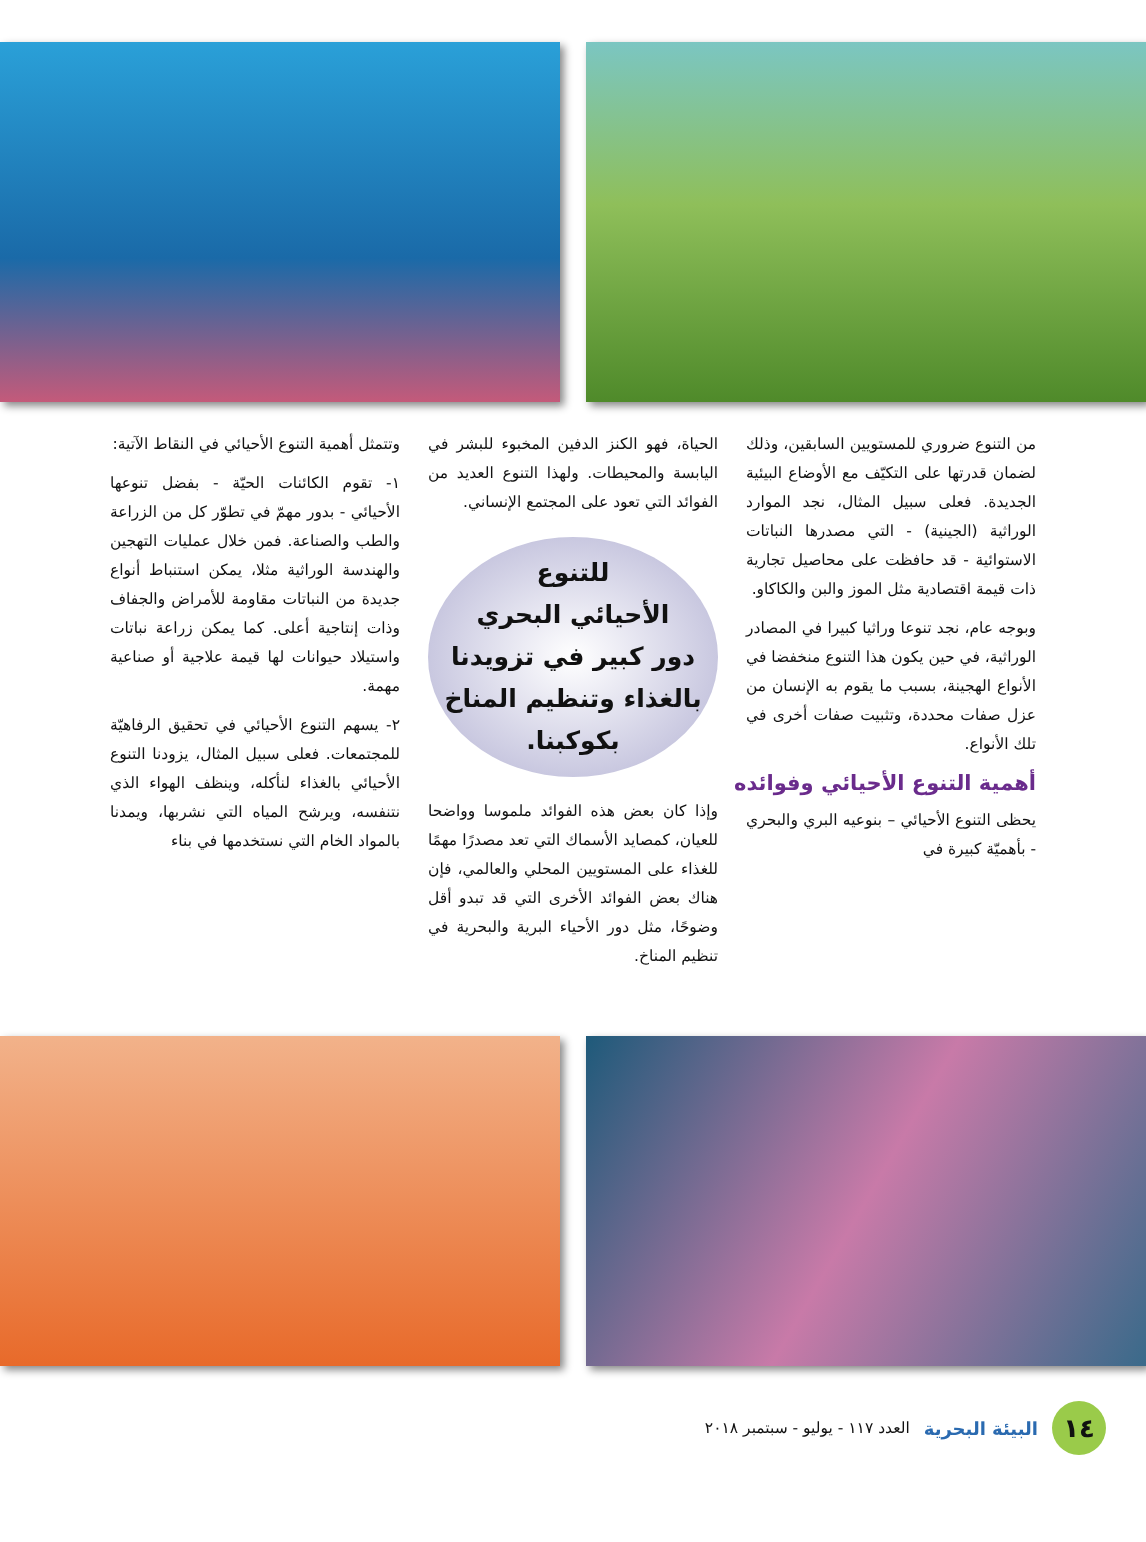من التنوع ضروري للمستويين السابقين، وذلك لضمان قدرتها على التكيّف مع الأوضاع البيئية الجديدة. فعلى سبيل المثال، نجد الموارد الوراثية (الجينية) - التي مصدرها النباتات الاستوائية - قد حافظت على محاصيل تجارية ذات قيمة اقتصادية مثل الموز والبن والكاكاو.
وبوجه عام، نجد تنوعا وراثيا كبيرا في المصادر الوراثية، في حين يكون هذا التنوع منخفضا في الأنواع الهجينة، بسبب ما يقوم به الإنسان من عزل صفات محددة، وتثبيت صفات أخرى في تلك الأنواع.
أهمية التنوع الأحيائي وفوائده
يحظى التنوع الأحيائي – بنوعيه البري والبحري - بأهميّة كبيرة في
الحياة، فهو الكنز الدفين المخبوء للبشر في اليابسة والمحيطات. ولهذا التنوع العديد من الفوائد التي تعود على المجتمع الإنساني.
للتنوع
الأحيائي البحري
دور كبير في تزويدنا
بالغذاء وتنظيم المناخ
بكوكبنا.
وإذا كان بعض هذه الفوائد ملموسا وواضحا للعيان، كمصايد الأسماك التي تعد مصدرًا مهمًا للغذاء على المستويين المحلي والعالمي، فإن هناك بعض الفوائد الأخرى التي قد تبدو أقل وضوحًا، مثل دور الأحياء البرية والبحرية في تنظيم المناخ.
وتتمثل أهمية التنوع الأحيائي في النقاط الآتية:
١- تقوم الكائنات الحيّة - بفضل تنوعها الأحيائي - بدور مهمّ في تطوّر كل من الزراعة والطب والصناعة. فمن خلال عمليات التهجين والهندسة الوراثية مثلا، يمكن استنباط أنواع جديدة من النباتات مقاومة للأمراض والجفاف وذات إنتاجية أعلى. كما يمكن زراعة نباتات واستيلاد حيوانات لها قيمة علاجية أو صناعية مهمة.
٢- يسهم التنوع الأحيائي في تحقيق الرفاهيّة للمجتمعات. فعلى سبيل المثال، يزودنا التنوع الأحيائي بالغذاء لنأكله، وينظف الهواء الذي نتنفسه، ويرشح المياه التي نشربها، ويمدنا بالمواد الخام التي نستخدمها في بناء
١٤
البيئة البحرية
العدد ١١٧ - يوليو - سبتمبر ٢٠١٨